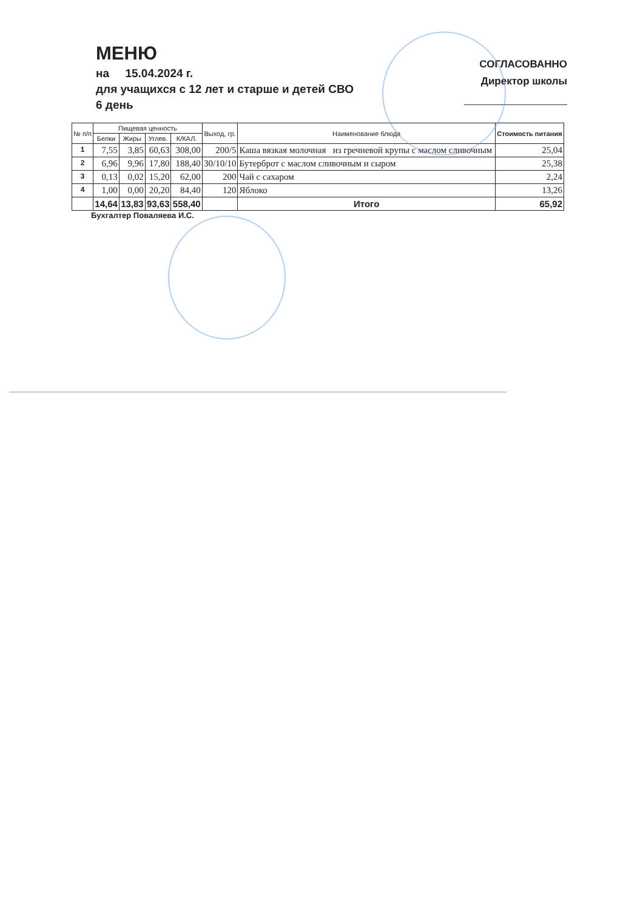МЕНЮ
на 15.04.2024 г.
для учащихся с 12 лет и старше и детей СВО
6 день
СОГЛАСОВАННО
Директор школы
| № п/п | Пищевая ценность | | | | Выход, гр. | Наименование блюда | Стоимость питания |
| --- | --- | --- | --- | --- | --- | --- | --- |
| | Белки | Жиры | Углев. | К/КАЛ. | | | |
| 1 | 7,55 | 3,85 | 60,63 | 308,00 | 200/5 | Каша вязкая молочная из гречневой крупы с маслом сливочным | 25,04 |
| 2 | 6,96 | 9,96 | 17,80 | 188,40 | 30/10/10 | Бутерброт с маслом сливочным и сыром | 25,38 |
| 3 | 0,13 | 0,02 | 15,20 | 62,00 | 200 | Чай с сахаром | 2,24 |
| 4 | 1,00 | 0,00 | 20,20 | 84,40 | 120 | Яблоко | 13,26 |
| | 14,64 | 13,83 | 93,63 | 558,40 | | Итого | 65,92 |
Бухгалтер Поваляева И.С.